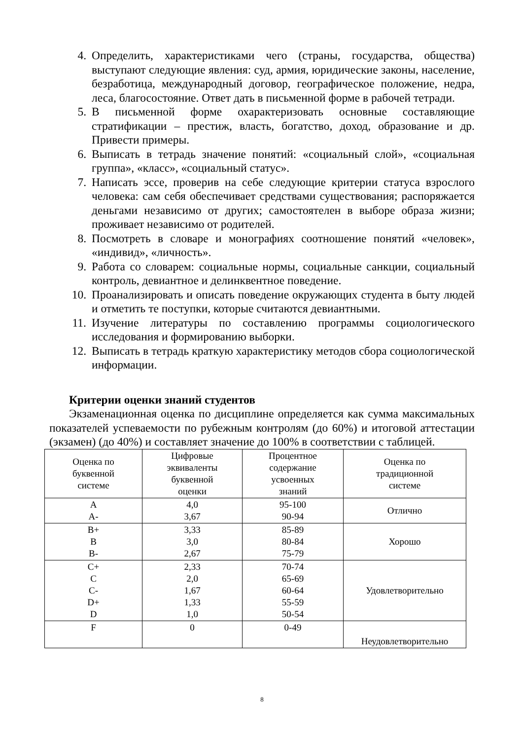4. Определить, характеристиками чего (страны, государства, общества) выступают следующие явления: суд, армия, юридические законы, население, безработица, международный договор, географическое положение, недра, леса, благосостояние. Ответ дать в письменной форме в рабочей тетради.
5. В письменной форме охарактеризовать основные составляющие стратификации – престиж, власть, богатство, доход, образование и др. Привести примеры.
6. Выписать в тетрадь значение понятий: «социальный слой», «социальная группа», «класс», «социальный статус».
7. Написать эссе, проверив на себе следующие критерии статуса взрослого человека: сам себя обеспечивает средствами существования; распоряжается деньгами независимо от других; самостоятелен в выборе образа жизни; проживает независимо от родителей.
8. Посмотреть в словаре и монографиях соотношение понятий «человек», «индивид», «личность».
9. Работа со словарем: социальные нормы, социальные санкции, социальный контроль, девиантное и делинквентное поведение.
10. Проанализировать и описать поведение окружающих студента в быту людей и отметить те поступки, которые считаются девиантными.
11. Изучение литературы по составлению программы социологического исследования и формированию выборки.
12. Выписать в тетрадь краткую характеристику методов сбора социологической информации.
Критерии оценки знаний студентов
Экзаменационная оценка по дисциплине определяется как сумма максимальных показателей успеваемости по рубежным контролям (до 60%) и итоговой аттестации (экзамен) (до 40%) и составляет значение до 100% в соответствии с таблицей.
| Оценка по буквенной системе | Цифровые эквиваленты буквенной оценки | Процентное содержание усвоенных знаний | Оценка по традиционной системе |
| A A- | 4,0 3,67 | 95-100 90-94 | Отлично |
| B+ B B- | 3,33 3,0 2,67 | 85-89 80-84 75-79 | Хорошо |
| C+ C C- D+ D | 2,33 2,0 1,67 1,33 1,0 | 70-74 65-69 60-64 55-59 50-54 | Удовлетворительно |
| F | 0 | 0-49 | Неудовлетворительно |
8